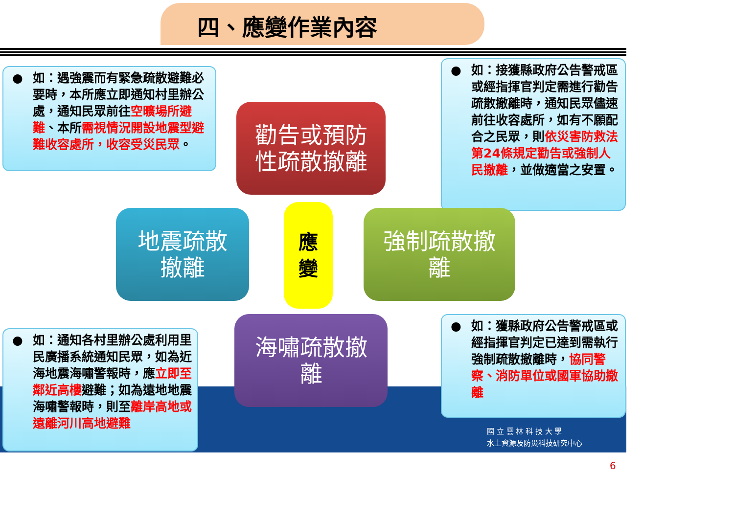四、應變作業內容
● 如：遇強震而有緊急疏散避難必要時，本所應立即通知村里辦公處，通知民眾前往空曠場所避難、本所需視情況開設地震型避難收容處所，收容受災民眾。
● 如：接獲縣政府公告警戒區或經指揮官判定需進行勸告疏散撤離時，通知民眾儘速前往收容處所，如有不願配合之民眾，則依災害防救法第24條規定勸告或強制人民撤離，並做適當之安置。
勸告或預防
性疏散撤離
地震疏散
撤離
應
變
強制疏散撤
離
海嘯疏散撤
離
● 如：通知各村里辦公處利用里民廣播系統通知民眾，如為近海地震海嘯警報時，應立即至鄰近高樓避難；如為遠地地震海嘯警報時，則至離岸高地或遠離河川高地避難
● 如：獲縣政府公告警戒區或經指揮官判定已達到需執行強制疏散撤離時，協同警察、消防單位或國軍協助撤離
國 立 雲 林 科 技 大 學
水土資源及防災科技研究中心
6